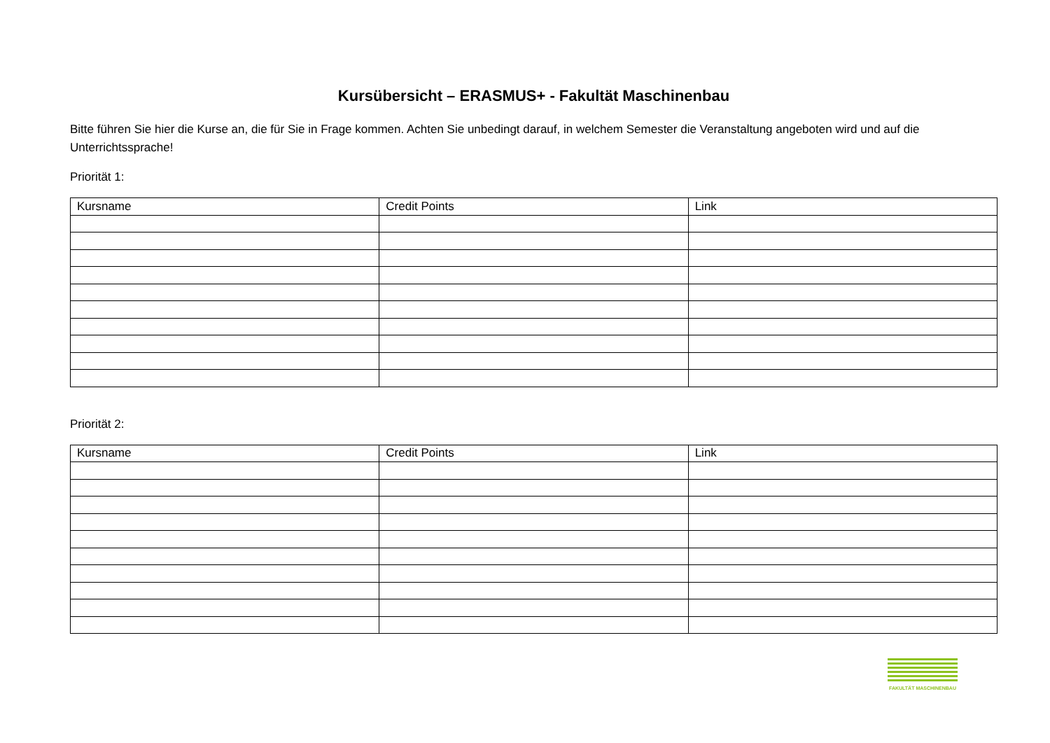Kursübersicht – ERASMUS+ - Fakultät Maschinenbau
Bitte führen Sie hier die Kurse an, die für Sie in Frage kommen. Achten Sie unbedingt darauf, in welchem Semester die Veranstaltung angeboten wird und auf die Unterrichtssprache!
Priorität 1:
| Kursname | Credit Points | Link |
| --- | --- | --- |
Priorität 2:
| Kursname | Credit Points | Link |
| --- | --- | --- |
FAKULTÄT MASCHINENBAU